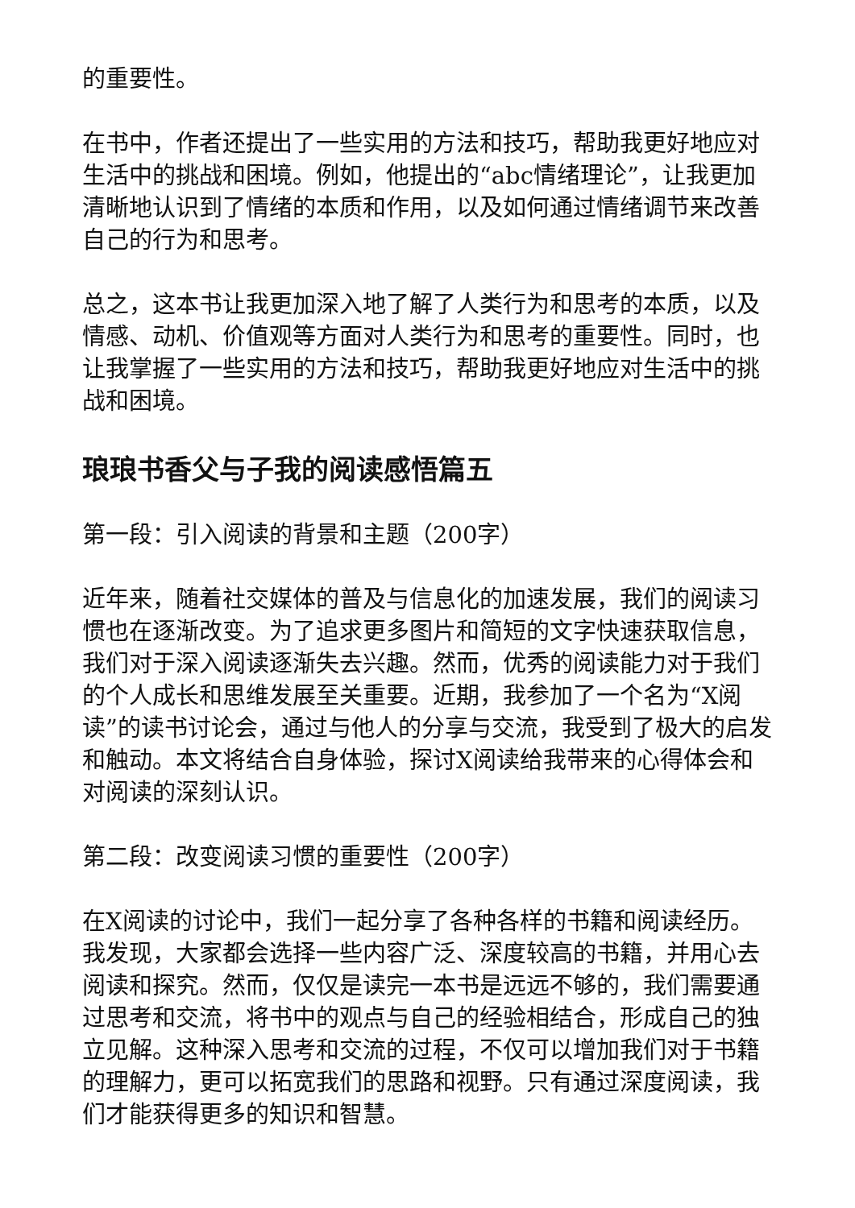的重要性。
在书中，作者还提出了一些实用的方法和技巧，帮助我更好地应对生活中的挑战和困境。例如，他提出的“abc情绪理论”，让我更加清晰地认识到了情绪的本质和作用，以及如何通过情绪调节来改善自己的行为和思考。
总之，这本书让我更加深入地了解了人类行为和思考的本质，以及情感、动机、价值观等方面对人类行为和思考的重要性。同时，也让我掌握了一些实用的方法和技巧，帮助我更好地应对生活中的挑战和困境。
琅琅书香父与子我的阅读感悟篇五
第一段：引入阅读的背景和主题（200字）
近年来，随着社交媒体的普及与信息化的加速发展，我们的阅读习惯也在逐渐改变。为了追求更多图片和简短的文字快速获取信息，我们对于深入阅读逐渐失去兴趣。然而，优秀的阅读能力对于我们的个人成长和思维发展至关重要。近期，我参加了一个名为“X阅读”的读书讨论会，通过与他人的分享与交流，我受到了极大的启发和触动。本文将结合自身体验，探讨X阅读给我带来的心得体会和对阅读的深刻认识。
第二段：改变阅读习惯的重要性（200字）
在X阅读的讨论中，我们一起分享了各种各样的书籍和阅读经历。我发现，大家都会选择一些内容广泛、深度较高的书籍，并用心去阅读和探究。然而，仅仅是读完一本书是远远不够的，我们需要通过思考和交流，将书中的观点与自己的经验相结合，形成自己的独立见解。这种深入思考和交流的过程，不仅可以增加我们对于书籍的理解力，更可以拓宽我们的思路和视野。只有通过深度阅读，我们才能获得更多的知识和智慧。